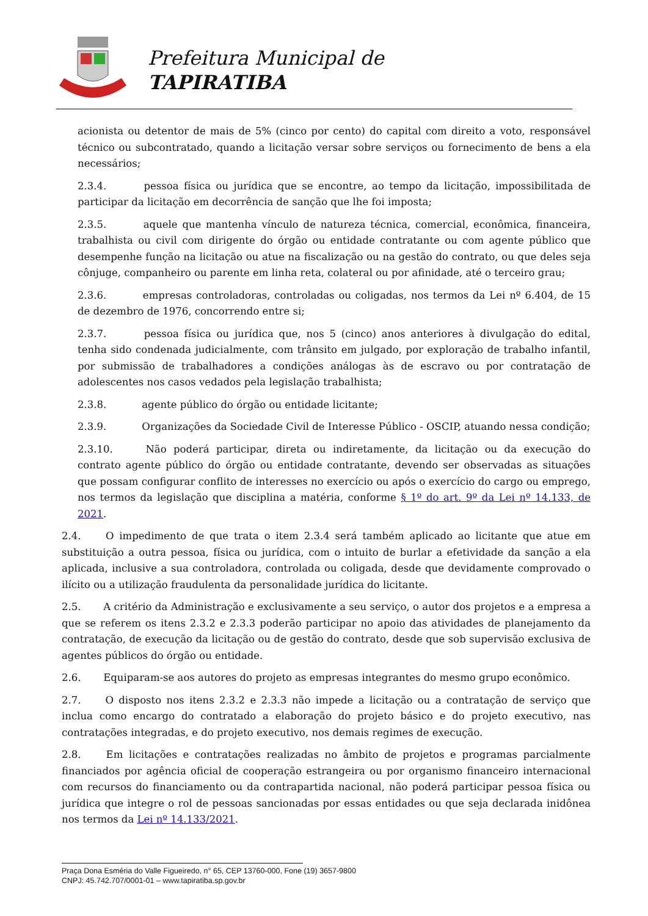Prefeitura Municipal de
TAPIRATIBA
acionista ou detentor de mais de 5% (cinco por cento) do capital com direito a voto, responsável técnico ou subcontratado, quando a licitação versar sobre serviços ou fornecimento de bens a ela necessários;
2.3.4. pessoa física ou jurídica que se encontre, ao tempo da licitação, impossibilitada de participar da licitação em decorrência de sanção que lhe foi imposta;
2.3.5. aquele que mantenha vínculo de natureza técnica, comercial, econômica, financeira, trabalhista ou civil com dirigente do órgão ou entidade contratante ou com agente público que desempenhe função na licitação ou atue na fiscalização ou na gestão do contrato, ou que deles seja cônjuge, companheiro ou parente em linha reta, colateral ou por afinidade, até o terceiro grau;
2.3.6. empresas controladoras, controladas ou coligadas, nos termos da Lei nº 6.404, de 15 de dezembro de 1976, concorrendo entre si;
2.3.7. pessoa física ou jurídica que, nos 5 (cinco) anos anteriores à divulgação do edital, tenha sido condenada judicialmente, com trânsito em julgado, por exploração de trabalho infantil, por submissão de trabalhadores a condições análogas às de escravo ou por contratação de adolescentes nos casos vedados pela legislação trabalhista;
2.3.8. agente público do órgão ou entidade licitante;
2.3.9. Organizações da Sociedade Civil de Interesse Público - OSCIP, atuando nessa condição;
2.3.10. Não poderá participar, direta ou indiretamente, da licitação ou da execução do contrato agente público do órgão ou entidade contratante, devendo ser observadas as situações que possam configurar conflito de interesses no exercício ou após o exercício do cargo ou emprego, nos termos da legislação que disciplina a matéria, conforme § 1º do art. 9º da Lei nº 14.133, de 2021.
2.4. O impedimento de que trata o item 2.3.4 será também aplicado ao licitante que atue em substituição a outra pessoa, física ou jurídica, com o intuito de burlar a efetividade da sanção a ela aplicada, inclusive a sua controladora, controlada ou coligada, desde que devidamente comprovado o ilícito ou a utilização fraudulenta da personalidade jurídica do licitante.
2.5. A critério da Administração e exclusivamente a seu serviço, o autor dos projetos e a empresa a que se referem os itens 2.3.2 e 2.3.3 poderão participar no apoio das atividades de planejamento da contratação, de execução da licitação ou de gestão do contrato, desde que sob supervisão exclusiva de agentes públicos do órgão ou entidade.
2.6. Equiparam-se aos autores do projeto as empresas integrantes do mesmo grupo econômico.
2.7. O disposto nos itens 2.3.2 e 2.3.3 não impede a licitação ou a contratação de serviço que inclua como encargo do contratado a elaboração do projeto básico e do projeto executivo, nas contratações integradas, e do projeto executivo, nos demais regimes de execução.
2.8. Em licitações e contratações realizadas no âmbito de projetos e programas parcialmente financiados por agência oficial de cooperação estrangeira ou por organismo financeiro internacional com recursos do financiamento ou da contrapartida nacional, não poderá participar pessoa física ou jurídica que integre o rol de pessoas sancionadas por essas entidades ou que seja declarada inidônea nos termos da Lei nº 14.133/2021.
Praça Dona Esméria do Valle Figueiredo, n° 65, CEP 13760-000, Fone (19) 3657-9800
CNPJ: 45.742.707/0001-01 – www.tapiratiba.sp.gov.br